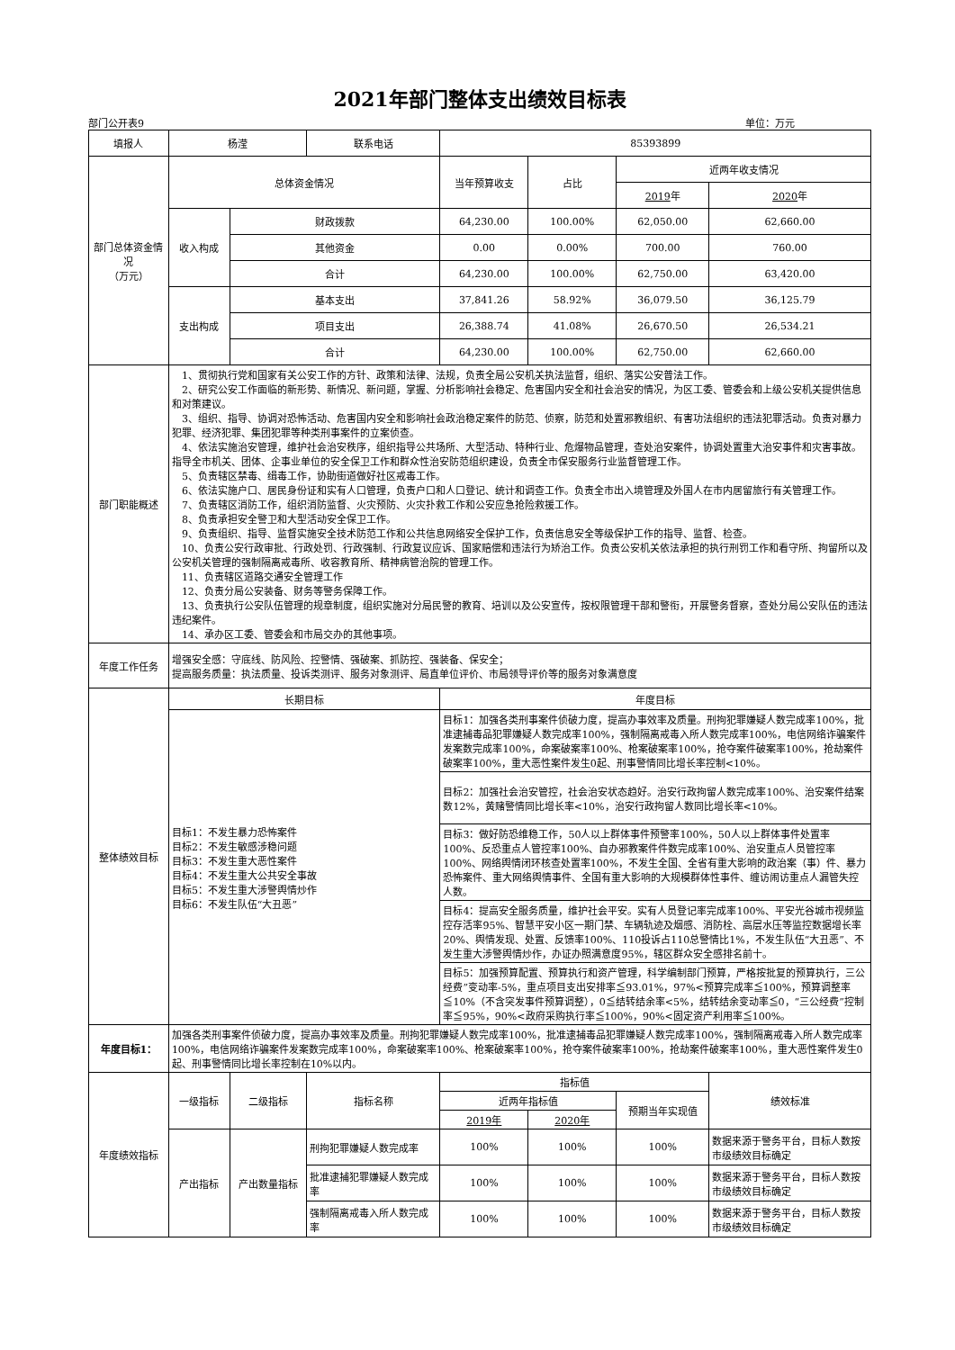2021年部门整体支出绩效目标表
部门公开表9 单位：万元
| 填报人 | 杨滢 | | 联系电话 | 85393899 | | | |
| 部门总体资金情况 （万元） | 总体资金情况 | | | 当年预算收支 | 占比 | 近两年收支情况 | |
| | | | | | | 2019 年 | 2020 年 |
| | 收入构成 | 财政拨款 | | 64,230.00 | 100.00% | 62,050.00 | 62,660.00 |
| | | 其他资金 | | 0.00 | 0.00% | 700.00 | 760.00 |
| | | 合计 | | 64,230.00 | 100.00% | 62,750.00 | 63,420.00 |
| | 支出构成 | 基本支出 | | 37,841.26 | 58.92% | 36,079.50 | 36,125.79 |
| | | 项目支出 | | 26,388.74 | 41.08% | 26,670.50 | 26,534.21 |
| | | 合计 | | 64,230.00 | 100.00% | 62,750.00 | 62,660.00 |
| 部门职能概述 | 1、贯彻执行党和国家有关公安工作的方针、政策和法律、法规，负责全局公安机关执法监督，组织、落实公安普法工作。 2、研究公安工作面临的新形势、新情况、新问题，掌握、分析影响社会稳定、危害国内安全和社会治安的情况，为区工委、管委会和上级公安机关提供信息和对策建议。 3、组织、指导、协调对恐怖活动、危害国内安全和影响社会政治稳定案件的防范、侦察，防范和处置邪教组织、有害功法组织的违法犯罪活动。负责对暴力犯罪、经济犯罪、集团犯罪等种类刑事案件的立案侦查。 4、依法实施治安管理，维护社会治安秩序，组织指导公共场所、大型活动、特种行业、危爆物品管理，查处治安案件，协调处置重大治安事件和灾害事故。指导全市机关、团体、企事业单位的安全保卫工作和群众性治安防范组织建设，负责全市保安服务行业监督管理工作。 5、负责辖区禁毒、缉毒工作，协助街道做好社区戒毒工作。 6、依法实施户口、居民身份证和实有人口管理，负责户口和人口登记、统计和调查工作。负责全市出入境管理及外国人在市内居留旅行有关管理工作。 7、负责辖区消防工作，组织消防监督、火灾预防、火灾扑救工作和公安应急抢险救援工作。 8、负责承担安全警卫和大型活动安全保卫工作。 9、负责组织、指导、监督实施安全技术防范工作和公共信息网络安全保护工作，负责信息安全等级保护工作的指导、监督、检查。 10、负责公安行政审批、行政处罚、行政强制、行政复议应诉、国家赔偿和违法行为矫治工作。负责公安机关依法承担的执行刑罚工作和看守所、拘留所以及公安机关管理的强制隔离戒毒所、收容教育所、精神病管治院的管理工作。 11、负责辖区道路交通安全管理工作 12、负责分局公安装备、财务等警务保障工作。 13、负责执行公安队伍管理的规章制度，组织实施对分局民警的教育、培训以及公安宣传，按权限管理干部和警衔，开展警务督察，查处分局公安队伍的违法违纪案件。 14、承办区工委、管委会和市局交办的其他事项。 | | | | | | |
| 年度工作任务 | 增强安全感：守底线、防风险、控警情、强破案、抓防控、强装备、保安全； 提高服务质量：执法质量、投诉类测评、服务对象测评、局直单位评价、市局领导评价等的服务对象满意度 | | | | | | |
| 整体绩效目标 | 长期目标 | | | 年度目标 | | | |
| | 目标1：不发生暴力恐怖案件 目标2：不发生敏感涉稳问题 目标3：不发生重大恶性案件 目标4：不发生重大公共安全事故 目标5：不发生重大涉警舆情炒作 目标6：不发生队伍“大丑恶” | | | 目标1：加强各类刑事案件侦破力度，提高办事效率及质量。刑拘犯罪嫌疑人数完成率100%，批准逮捕毒品犯罪嫌疑人数完成率100%，强制隔离戒毒入所人数完成率100%，电信网络诈骗案件发案数完成率100%，命案破案率100%、枪案破案率100%，抢夺案件破案率100%，抢劫案件破案率100%，重大恶性案件发生0起、刑事警情同比增长率控制<10%。 | | | |
| | | | | 目标2：加强社会治安管控，社会治安状态趋好。治安行政拘留人数完成率100%、治安案件结案数12%，黄赌警情同比增长率<10%，治安行政拘留人数同比增长率<10%。 | | | |
| | | | | 目标3：做好防恐维稳工作，50人以上群体事件预警率100%，50人以上群体事件处置率100%、反恐重点人管控率100%、自办邪教案件件数完成率100%、治安重点人员管控率100%、网络舆情闭环核查处置率100%，不发生全国、全省有重大影响的政治案（事）件、暴力恐怖案件、重大网络舆情事件、全国有重大影响的大规模群体性事件、缠访闹访重点人漏管失控人数。 | | | |
| | | | | 目标4：提高安全服务质量，维护社会平安。实有人员登记率完成率100%、平安光谷城市视频监控存活率95%、智慧平安小区一期门禁、车辆轨迹及烟感、消防栓、高层水压等监控数据增长率20%、舆情发现、处置、反馈率100%、110投诉占110总警情比1%，不发生队伍“大丑恶”、不发生重大涉警舆情炒作，办证办照满意度95%，辖区群众安全感排名前十。 | | | |
| | | | | 目标5：加强预算配置、预算执行和资产管理，科学编制部门预算，严格按批复的预算执行，三公经费”变动率-5%，重点项目支出安排率≦93.01%，97%<预算完成率≦100%，预算调整率≦10%（不含突发事件预算调整），0≦结转结余率<5%，结转结余变动率≦0，“三公经费”控制率≦95%，90%<政府采购执行率≦100%，90%<固定资产利用率≦100%。 | | | |
| 年度目标1： | 加强各类刑事案件侦破力度，提高办事效率及质量。刑拘犯罪嫌疑人数完成率100%，批准逮捕毒品犯罪嫌疑人数完成率100%，强制隔离戒毒入所人数完成率100%，电信网络诈骗案件发案数完成率100%，命案破案率100%、枪案破案率100%，抢夺案件破案率100%，抢劫案件破案率100%，重大恶性案件发生0起、刑事警情同比增长率控制在10%以内。 | | | | | | |
| 年度绩效指标 | 一级指标 | 二级指标 | 指标名称 | 指标值 | | | 绩效标准 |
| | | | | 近两年指标值 | | 预期当年实现值 | |
| | | | | 2019年 | 2020年 | | |
| | 产出指标 | 产出数量指标 | 刑拘犯罪嫌疑人数完成率 | 100% | 100% | 100% | 数据来源于警务平台，目标人数按市级绩效目标确定 |
| | | | 批准逮捕犯罪嫌疑人数完成率 | 100% | 100% | 100% | 数据来源于警务平台，目标人数按市级绩效目标确定 |
| | | | 强制隔离戒毒入所人数完成率 | 100% | 100% | 100% | 数据来源于警务平台，目标人数按市级绩效目标确定 |